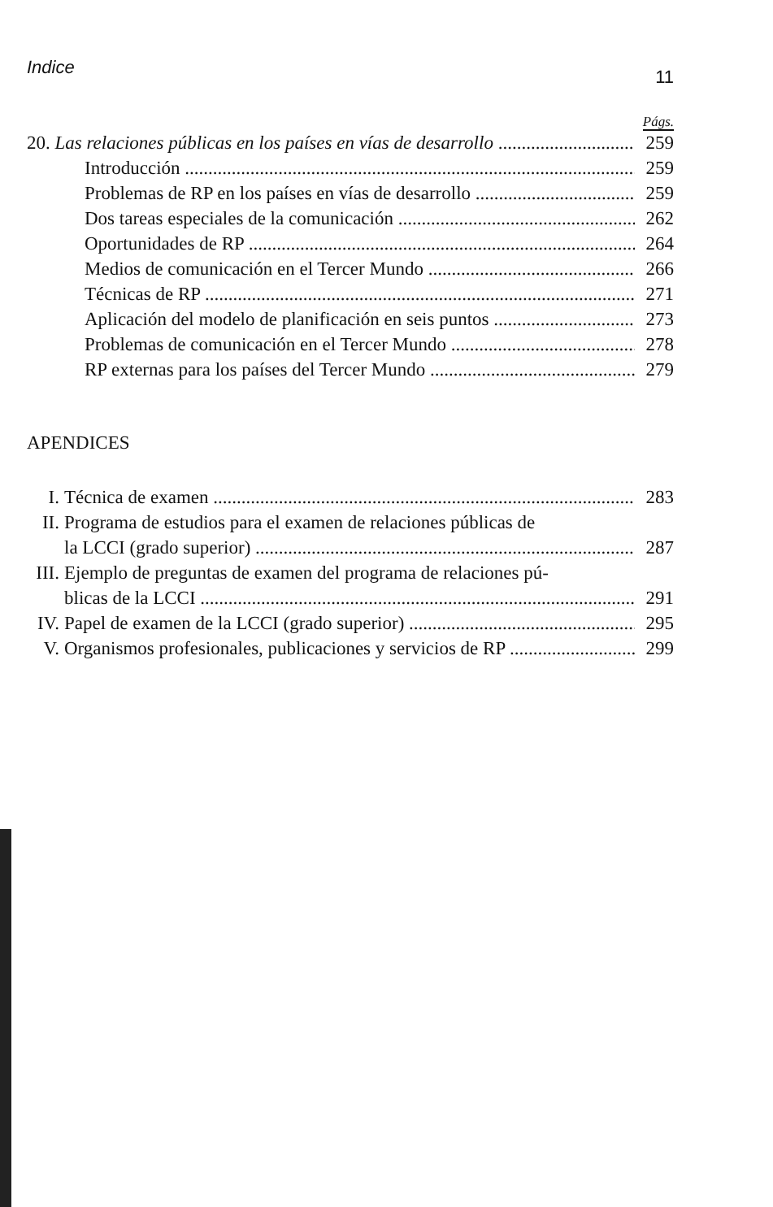Indice 11
Págs.
20. Las relaciones públicas en los países en vías de desarrollo 259
Introducción 259
Problemas de RP en los países en vías de desarrollo 259
Dos tareas especiales de la comunicación 262
Oportunidades de RP 264
Medios de comunicación en el Tercer Mundo 266
Técnicas de RP 271
Aplicación del modelo de planificación en seis puntos 273
Problemas de comunicación en el Tercer Mundo 278
RP externas para los países del Tercer Mundo 279
APENDICES
I. Técnica de examen 283
II. Programa de estudios para el examen de relaciones públicas de
la LCCI (grado superior) 287
III. Ejemplo de preguntas de examen del programa de relaciones pú-
blicas de la LCCI 291
IV. Papel de examen de la LCCI (grado superior) 295
V. Organismos profesionales, publicaciones y servicios de RP 299